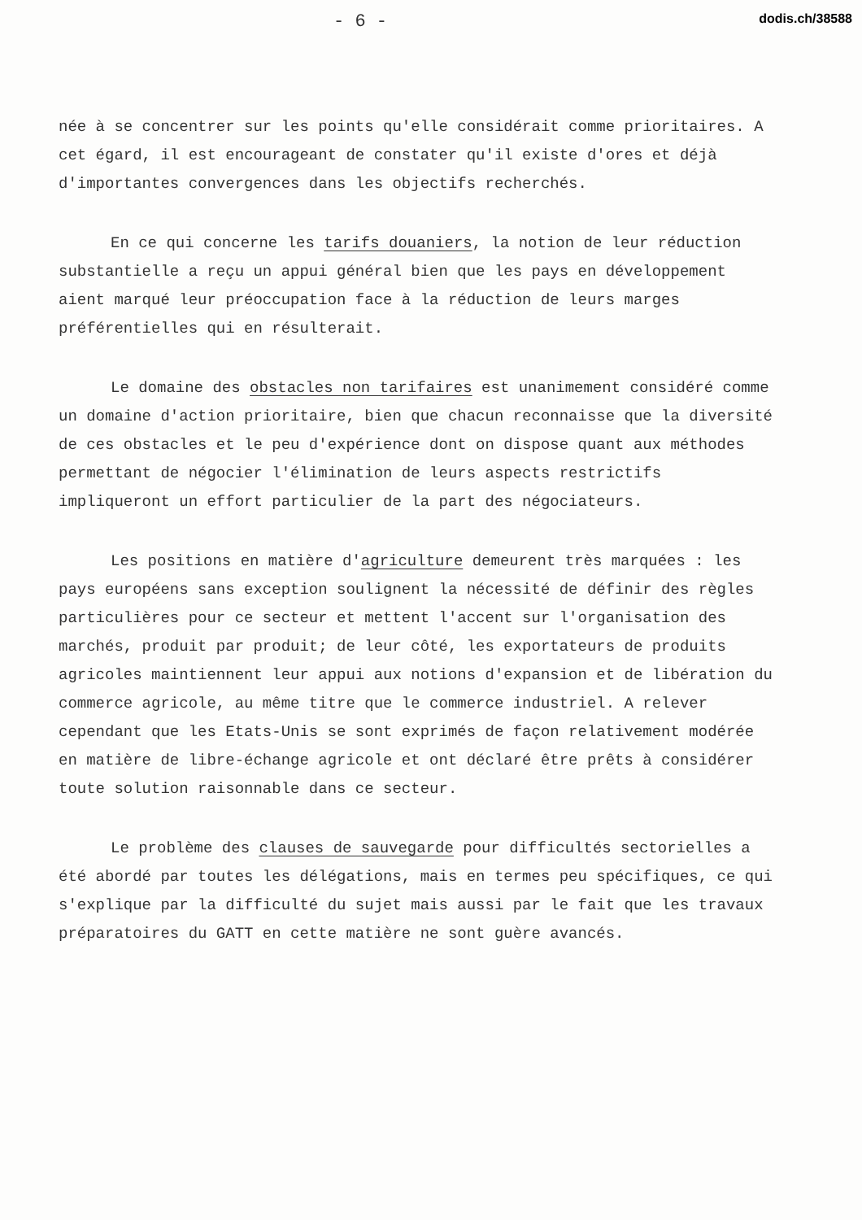- 6 - dodis.ch/38588
née à se concentrer sur les points qu'elle considérait comme prioritaires. A cet égard, il est encourageant de constater qu'il existe d'ores et déjà d'importantes convergences dans les objectifs recherchés.
En ce qui concerne les tarifs douaniers, la notion de leur réduction substantielle a reçu un appui général bien que les pays en développement aient marqué leur préoccupation face à la réduction de leurs marges préférentielles qui en résulterait.
Le domaine des obstacles non tarifaires est unanimement considéré comme un domaine d'action prioritaire, bien que chacun reconnaisse que la diversité de ces obstacles et le peu d'expérience dont on dispose quant aux méthodes permettant de négocier l'élimination de leurs aspects restrictifs impliqueront un effort particulier de la part des négociateurs.
Les positions en matière d'agriculture demeurent très marquées : les pays européens sans exception soulignent la nécessité de définir des règles particulières pour ce secteur et mettent l'accent sur l'organisation des marchés, produit par produit; de leur côté, les exportateurs de produits agricoles maintiennent leur appui aux notions d'expansion et de libération du commerce agricole, au même titre que le commerce industriel. A relever cependant que les Etats-Unis se sont exprimés de façon relativement modérée en matière de libre-échange agricole et ont déclaré être prêts à considérer toute solution raisonnable dans ce secteur.
Le problème des clauses de sauvegarde pour difficultés sectorielles a été abordé par toutes les délégations, mais en termes peu spécifiques, ce qui s'explique par la difficulté du sujet mais aussi par le fait que les travaux préparatoires du GATT en cette matière ne sont guère avancés.